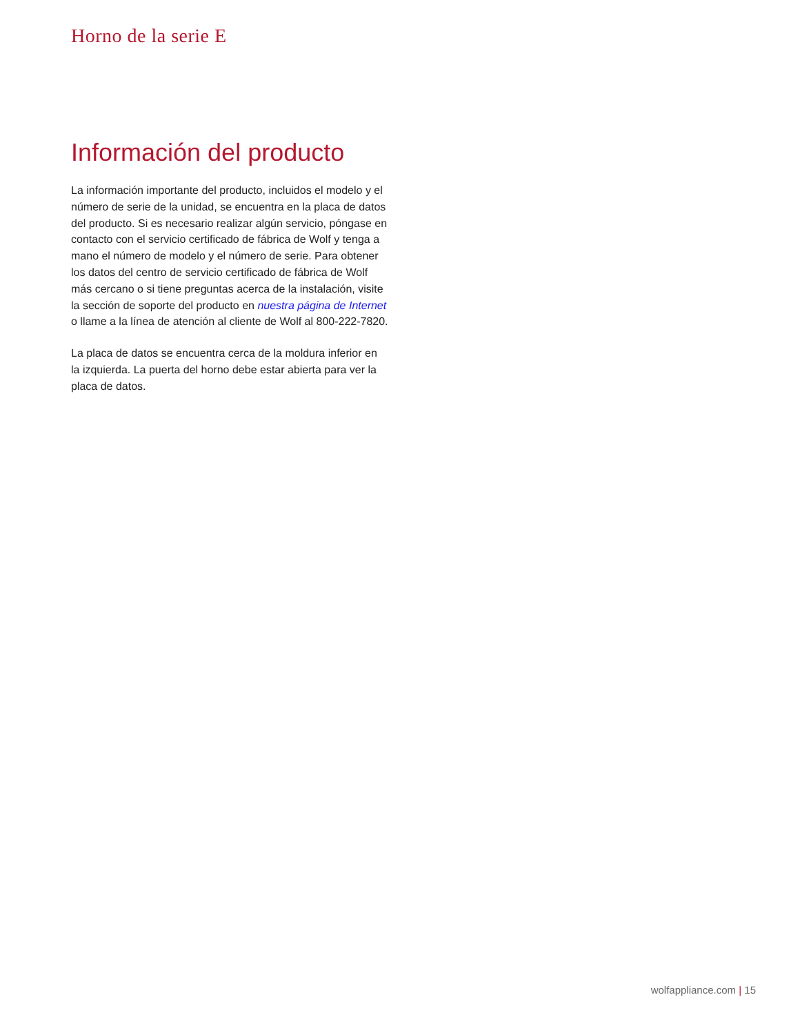Horno de la serie E
Información del producto
La información importante del producto, incluidos el modelo y el número de serie de la unidad, se encuentra en la placa de datos del producto. Si es necesario realizar algún servicio, póngase en contacto con el servicio certificado de fábrica de Wolf y tenga a mano el número de modelo y el número de serie. Para obtener los datos del centro de servicio certificado de fábrica de Wolf más cercano o si tiene preguntas acerca de la instalación, visite la sección de soporte del producto en nuestra página de Internet o llame a la línea de atención al cliente de Wolf al 800-222-7820.
La placa de datos se encuentra cerca de la moldura inferior en la izquierda. La puerta del horno debe estar abierta para ver la placa de datos.
wolfappliance.com | 15